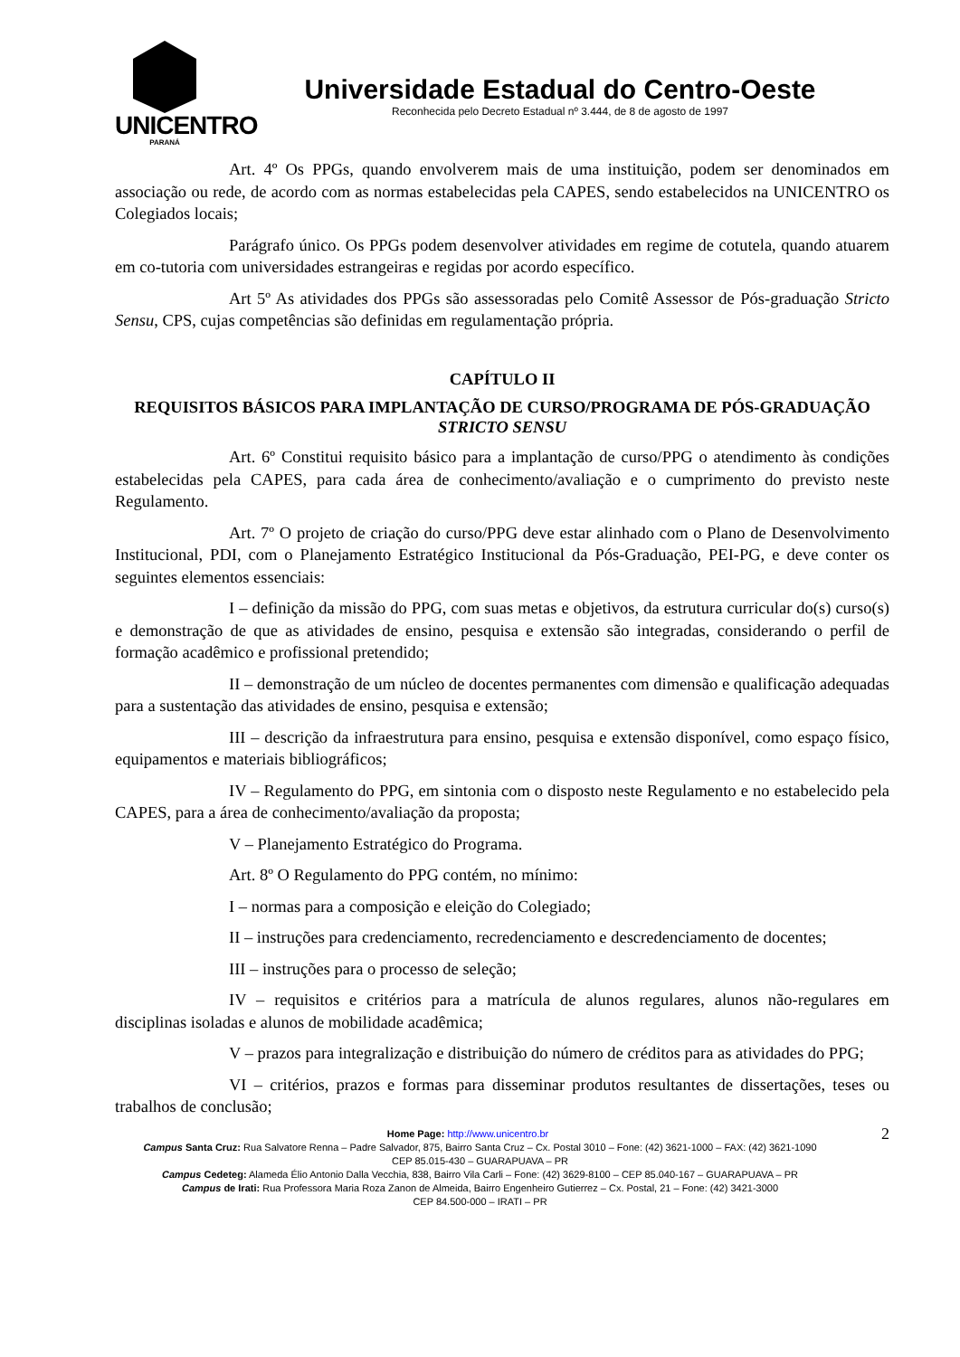UNICENTRO
PARANÁ
Universidade Estadual do Centro-Oeste
Reconhecida pelo Decreto Estadual nº 3.444, de 8 de agosto de 1997
Art. 4º Os PPGs, quando envolverem mais de uma instituição, podem ser denominados em associação ou rede, de acordo com as normas estabelecidas pela CAPES, sendo estabelecidos na UNICENTRO os Colegiados locais;
Parágrafo único. Os PPGs podem desenvolver atividades em regime de cotutela, quando atuarem em co-tutoria com universidades estrangeiras e regidas por acordo específico.
Art 5º As atividades dos PPGs são assessoradas pelo Comitê Assessor de Pós-graduação Stricto Sensu, CPS, cujas competências são definidas em regulamentação própria.
CAPÍTULO II
REQUISITOS BÁSICOS PARA IMPLANTAÇÃO DE CURSO/PROGRAMA DE PÓS-GRADUAÇÃO STRICTO SENSU
Art. 6º Constitui requisito básico para a implantação de curso/PPG o atendimento às condições estabelecidas pela CAPES, para cada área de conhecimento/avaliação e o cumprimento do previsto neste Regulamento.
Art. 7º O projeto de criação do curso/PPG deve estar alinhado com o Plano de Desenvolvimento Institucional, PDI, com o Planejamento Estratégico Institucional da Pós-Graduação, PEI-PG, e deve conter os seguintes elementos essenciais:
I – definição da missão do PPG, com suas metas e objetivos, da estrutura curricular do(s) curso(s) e demonstração de que as atividades de ensino, pesquisa e extensão são integradas, considerando o perfil de formação acadêmico e profissional pretendido;
II – demonstração de um núcleo de docentes permanentes com dimensão e qualificação adequadas para a sustentação das atividades de ensino, pesquisa e extensão;
III – descrição da infraestrutura para ensino, pesquisa e extensão disponível, como espaço físico, equipamentos e materiais bibliográficos;
IV – Regulamento do PPG, em sintonia com o disposto neste Regulamento e no estabelecido pela CAPES, para a área de conhecimento/avaliação da proposta;
V – Planejamento Estratégico do Programa.
Art. 8º O Regulamento do PPG contém, no mínimo:
I – normas para a composição e eleição do Colegiado;
II – instruções para credenciamento, recredenciamento e descredenciamento de docentes;
III – instruções para o processo de seleção;
IV – requisitos e critérios para a matrícula de alunos regulares, alunos não-regulares em disciplinas isoladas e alunos de mobilidade acadêmica;
V – prazos para integralização e distribuição do número de créditos para as atividades do PPG;
VI – critérios, prazos e formas para disseminar produtos resultantes de dissertações, teses ou trabalhos de conclusão;
Home Page: http://www.unicentro.br 2
Campus Santa Cruz: Rua Salvatore Renna – Padre Salvador, 875, Bairro Santa Cruz – Cx. Postal 3010 – Fone: (42) 3621-1000 – FAX: (42) 3621-1090
CEP 85.015-430 – GUARAPUAVA – PR
Campus Cedeteg: Alameda Élio Antonio Dalla Vecchia, 838, Bairro Vila Carli – Fone: (42) 3629-8100 – CEP 85.040-167 – GUARAPUAVA – PR
Campus de Irati: Rua Professora Maria Roza Zanon de Almeida, Bairro Engenheiro Gutierrez – Cx. Postal, 21 – Fone: (42) 3421-3000
CEP 84.500-000 – IRATI – PR